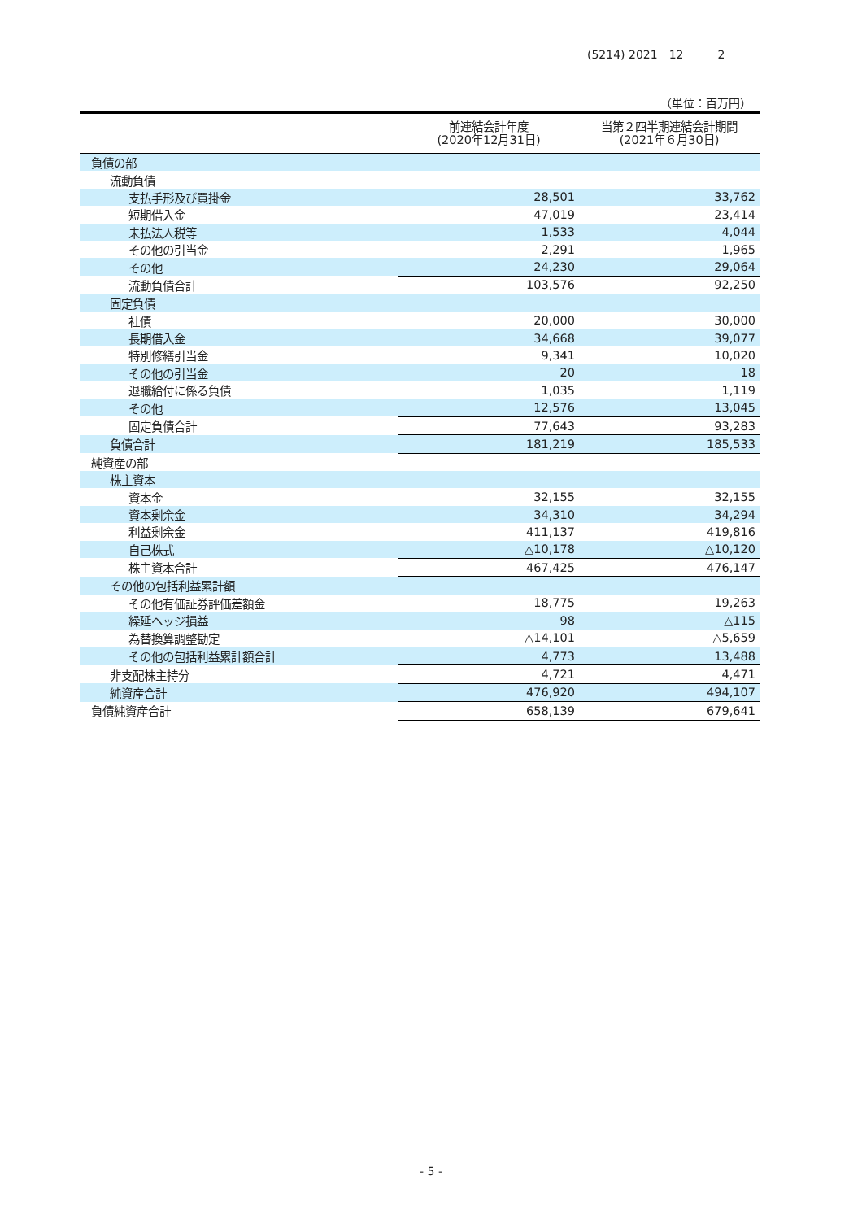(5214) 2021　12　　　2
（単位：百万円）
| | 前連結会計年度 (2020年12月31日) | 当第２四半期連結会計期間 (2021年６月30日) |
| --- | --- | --- |
| 負債の部 | | |
| 流動負債 | | |
| 支払手形及び買掛金 | 28,501 | 33,762 |
| 短期借入金 | 47,019 | 23,414 |
| 未払法人税等 | 1,533 | 4,044 |
| その他の引当金 | 2,291 | 1,965 |
| その他 | 24,230 | 29,064 |
| 流動負債合計 | 103,576 | 92,250 |
| 固定負債 | | |
| 社債 | 20,000 | 30,000 |
| 長期借入金 | 34,668 | 39,077 |
| 特別修繕引当金 | 9,341 | 10,020 |
| その他の引当金 | 20 | 18 |
| 退職給付に係る負債 | 1,035 | 1,119 |
| その他 | 12,576 | 13,045 |
| 固定負債合計 | 77,643 | 93,283 |
| 負債合計 | 181,219 | 185,533 |
| 純資産の部 | | |
| 株主資本 | | |
| 資本金 | 32,155 | 32,155 |
| 資本剰余金 | 34,310 | 34,294 |
| 利益剰余金 | 411,137 | 419,816 |
| 自己株式 | △10,178 | △10,120 |
| 株主資本合計 | 467,425 | 476,147 |
| その他の包括利益累計額 | | |
| その他有価証券評価差額金 | 18,775 | 19,263 |
| 繰延ヘッジ損益 | 98 | △115 |
| 為替換算調整勘定 | △14,101 | △5,659 |
| その他の包括利益累計額合計 | 4,773 | 13,488 |
| 非支配株主持分 | 4,721 | 4,471 |
| 純資産合計 | 476,920 | 494,107 |
| 負債純資産合計 | 658,139 | 679,641 |
- 5 -